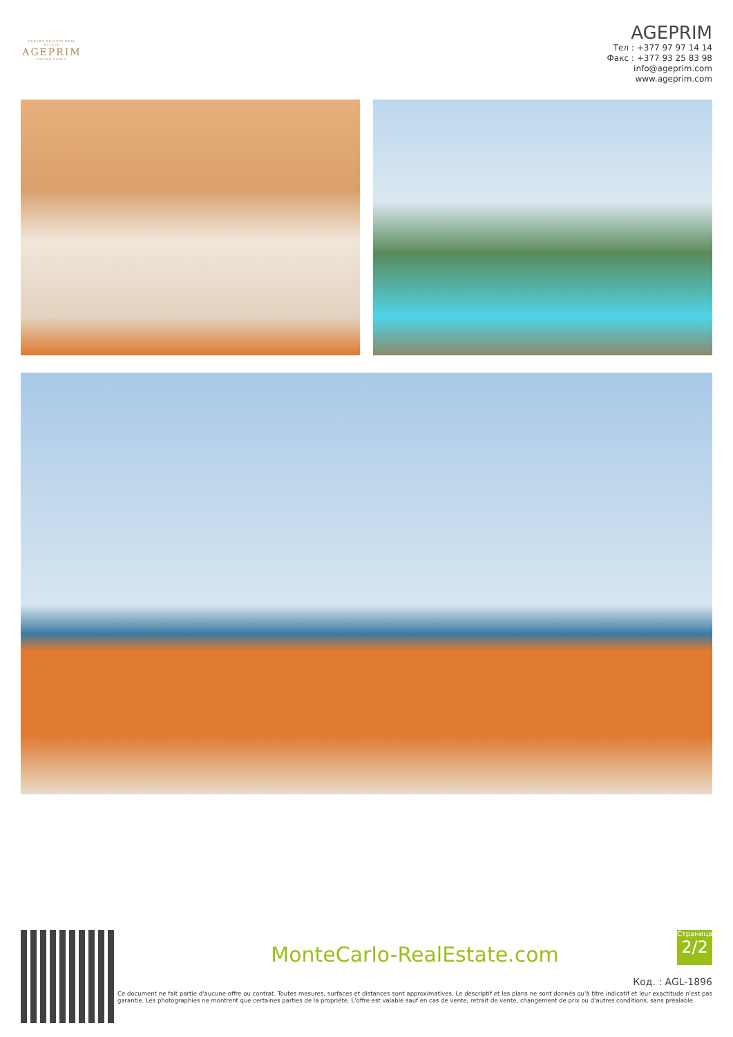GÉRARD BRIANTI REAL ESTATE
AGEPRIM
MONTE-CARLO
AGEPRIM
Тел : +377 97 97 14 14
Факс : +377 93 25 83 98
info@ageprim.com
www.ageprim.com
MonteCarlo-RealEstate.com
Страница
2/2
Код. : AGL-1896
Ce document ne fait partie d'aucune offre ou contrat. Toutes mesures, surfaces et distances sont approximatives. Le descriptif et les plans ne sont donnés qu'à titre indicatif et leur exactitude n'est pas garantie. Les photographies ne montrent que certaines parties de la propriété. L'offre est valable sauf en cas de vente, retrait de vente, changement de prix ou d'autres conditions, sans préalable.